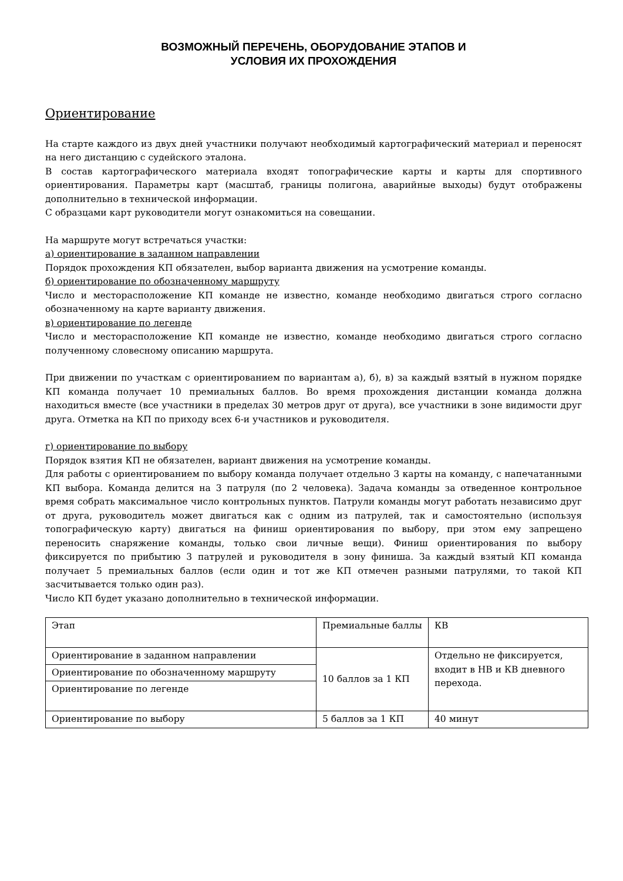ВОЗМОЖНЫЙ ПЕРЕЧЕНЬ, ОБОРУДОВАНИЕ ЭТАПОВ И
УСЛОВИЯ ИХ ПРОХОЖДЕНИЯ
Ориентирование
На старте каждого из двух дней участники получают необходимый картографический материал и переносят на него дистанцию с судейского эталона.
В состав картографического материала входят топографические карты и карты для спортивного ориентирования. Параметры карт (масштаб, границы полигона, аварийные выходы) будут отображены дополнительно в технической информации.
С образцами карт руководители могут ознакомиться на совещании.
На маршруте могут встречаться участки:
а) ориентирование в заданном направлении
Порядок прохождения КП обязателен, выбор варианта движения на усмотрение команды.
б) ориентирование по обозначенному маршруту
Число и месторасположение КП команде не известно, команде необходимо двигаться строго согласно обозначенному на карте варианту движения.
в) ориентирование по легенде
Число и месторасположение КП команде не известно, команде необходимо двигаться строго согласно полученному словесному описанию маршрута.
При движении по участкам с ориентированием по вариантам а), б), в) за каждый взятый в нужном порядке КП команда получает 10 премиальных баллов. Во время прохождения дистанции команда должна находиться вместе (все участники в пределах 30 метров друг от друга), все участники в зоне видимости друг друга. Отметка на КП по приходу всех 6-и участников и руководителя.
г) ориентирование по выбору
Порядок взятия КП не обязателен, вариант движения на усмотрение команды.
Для работы с ориентированием по выбору команда получает отдельно 3 карты на команду, с напечатанными КП выбора. Команда делится на 3 патруля (по 2 человека). Задача команды за отведенное контрольное время собрать максимальное число контрольных пунктов. Патрули команды могут работать независимо друг от друга, руководитель может двигаться как с одним из патрулей, так и самостоятельно (используя топографическую карту) двигаться на финиш ориентирования по выбору, при этом ему запрещено переносить снаряжение команды, только свои личные вещи). Финиш ориентирования по выбору фиксируется по прибытию 3 патрулей и руководителя в зону финиша. За каждый взятый КП команда получает 5 премиальных баллов (если один и тот же КП отмечен разными патрулями, то такой КП засчитывается только один раз).
Число КП будет указано дополнительно в технической информации.
| Этап | Премиальные баллы | КВ |
| Ориентирование в заданном направлении | 10 баллов за 1 КП | Отдельно не фиксируется, входит в НВ и КВ дневного перехода. |
| Ориентирование по обозначенному маршруту | | |
| Ориентирование по легенде | | |
| Ориентирование по выбору | 5 баллов за 1 КП | 40 минут |